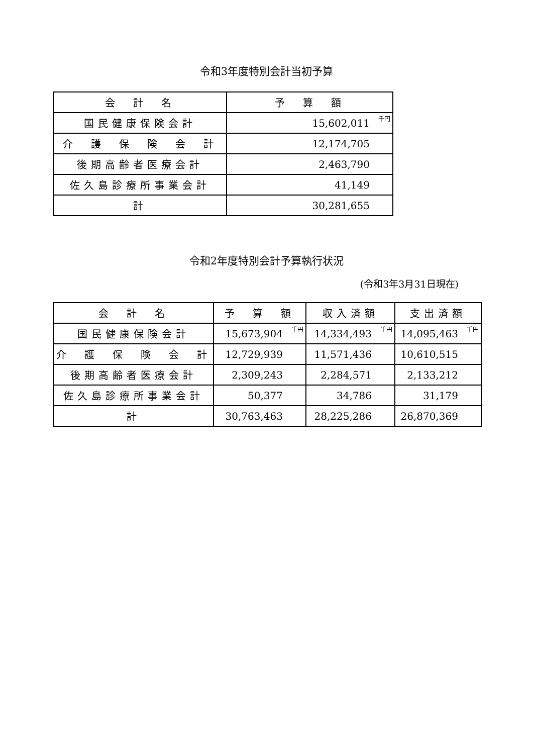令和3年度特別会計当初予算
| 会 計 名 | 予 算 額 |
| --- | --- |
| 国民健康保険会計 | 15,602,011<sup>千円</sup> |
| 介 護 保 険 会 計 | 12,174,705 |
| 後期高齢者医療会計 | 2,463,790 |
| 佐久島診療所事業会計 | 41,149 |
| 計 | 30,281,655 |
令和2年度特別会計予算執行状況
(令和3年3月31日現在)
| 会 計 名 | 予 算 額 | 収入済額 | 支出済額 |
| --- | --- | --- | --- |
| 国民健康保険会計 | 15,673,904<sup>千円</sup> | 14,334,493<sup>千円</sup> | 14,095,463<sup>千円</sup> |
| 介 護 保 険 会 計 | 12,729,939 | 11,571,436 | 10,610,515 |
| 後期高齢者医療会計 | 2,309,243 | 2,284,571 | 2,133,212 |
| 佐久島診療所事業会計 | 50,377 | 34,786 | 31,179 |
| 計 | 30,763,463 | 28,225,286 | 26,870,369 |